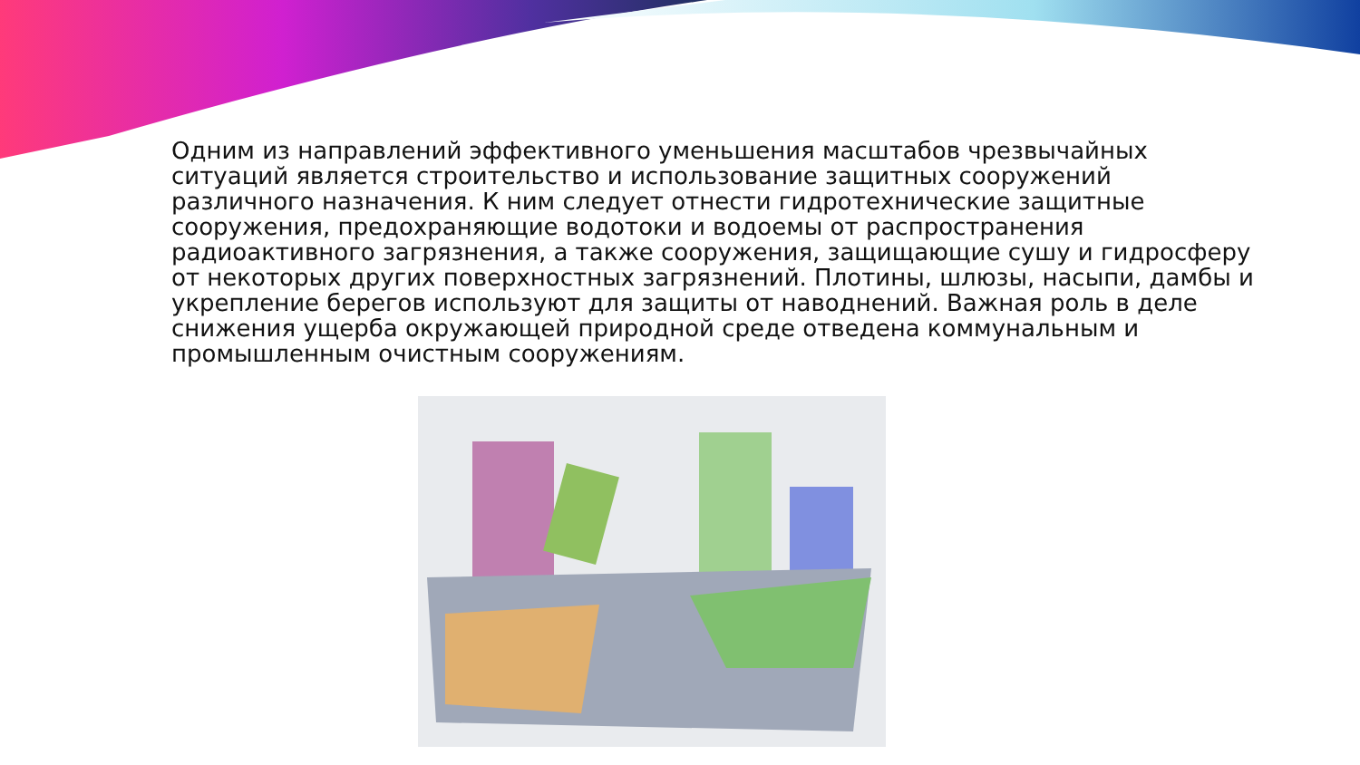Одним из направлений эффективного уменьшения масштабов чрезвычайных ситуаций является строительство и использование защитных сооружений различного назначения. К ним следует отнести гидротехнические защитные сооружения, предохраняющие водотоки и водоемы от распространения радиоактивного загрязнения, а также сооружения, защищающие сушу и гидросферу от некоторых других поверхностных загрязнений. Плотины, шлюзы, насыпи, дамбы и укрепление берегов используют для защиты от наводнений. Важная роль в деле снижения ущерба окружающей природной среде отведена коммунальным и промышленным очистным сооружениям.